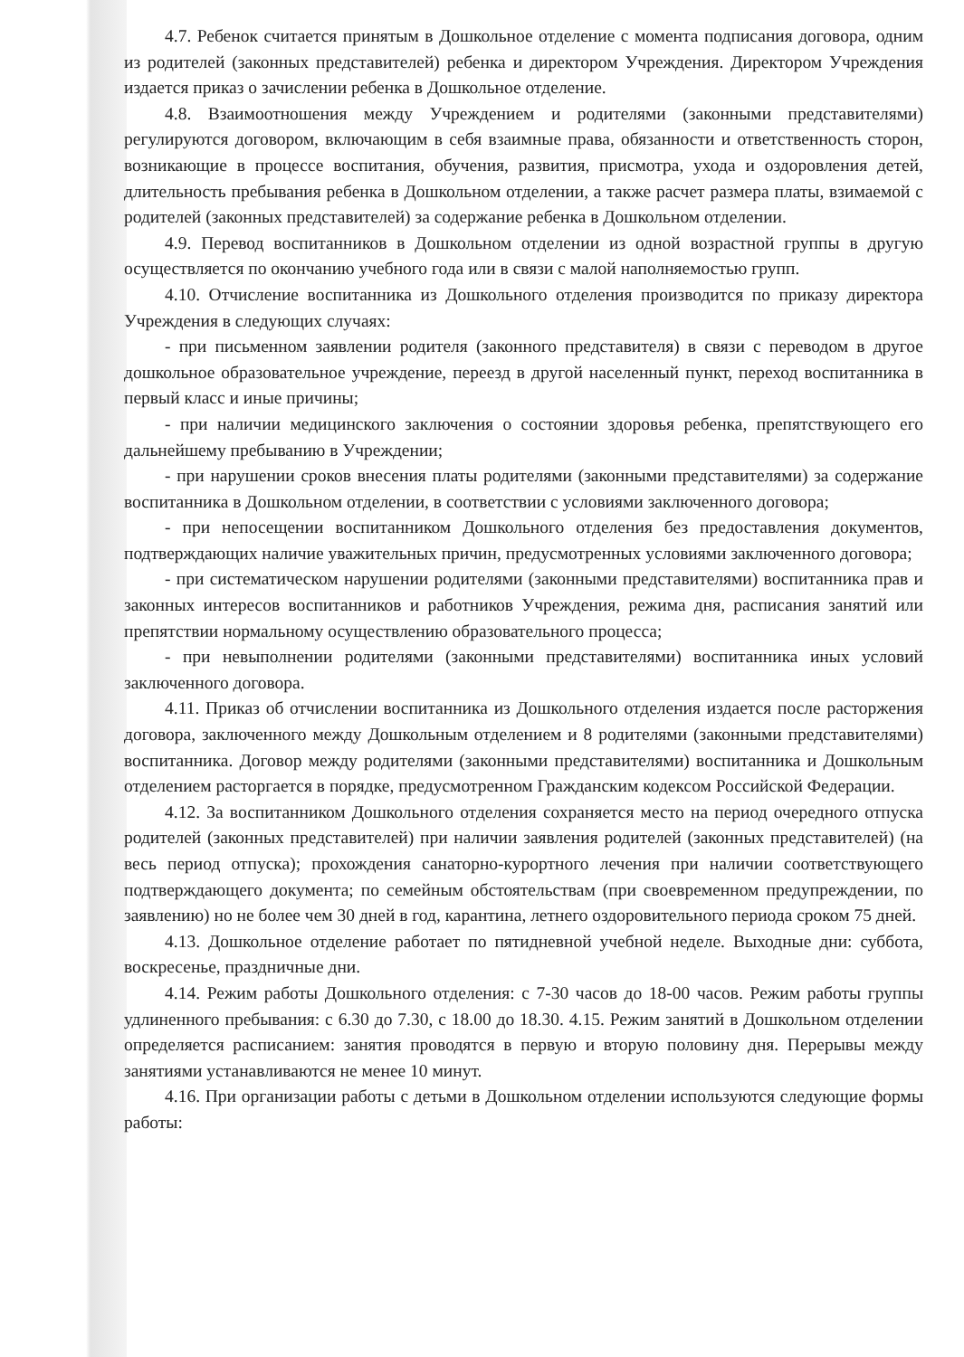4.7. Ребенок считается принятым в Дошкольное отделение с момента подписания договора, одним из родителей (законных представителей) ребенка и директором Учреждения. Директором Учреждения издается приказ о зачислении ребенка в Дошкольное отделение.
4.8. Взаимоотношения между Учреждением и родителями (законными представителями) регулируются договором, включающим в себя взаимные права, обязанности и ответственность сторон, возникающие в процессе воспитания, обучения, развития, присмотра, ухода и оздоровления детей, длительность пребывания ребенка в Дошкольном отделении, а также расчет размера платы, взимаемой с родителей (законных представителей) за содержание ребенка в Дошкольном отделении.
4.9. Перевод воспитанников в Дошкольном отделении из одной возрастной группы в другую осуществляется по окончанию учебного года или в связи с малой наполняемостью групп.
4.10. Отчисление воспитанника из Дошкольного отделения производится по приказу директора Учреждения в следующих случаях:
- при письменном заявлении родителя (законного представителя) в связи с переводом в другое дошкольное образовательное учреждение, переезд в другой населенный пункт, переход воспитанника в первый класс и иные причины;
- при наличии медицинского заключения о состоянии здоровья ребенка, препятствующего его дальнейшему пребыванию в Учреждении;
- при нарушении сроков внесения платы родителями (законными представителями) за содержание воспитанника в Дошкольном отделении, в соответствии с условиями заключенного договора;
- при непосещении воспитанником Дошкольного отделения без предоставления документов, подтверждающих наличие уважительных причин, предусмотренных условиями заключенного договора;
- при систематическом нарушении родителями (законными представителями) воспитанника прав и законных интересов воспитанников и работников Учреждения, режима дня, расписания занятий или препятствии нормальному осуществлению образовательного процесса;
- при невыполнении родителями (законными представителями) воспитанника иных условий заключенного договора.
4.11. Приказ об отчислении воспитанника из Дошкольного отделения издается после расторжения договора, заключенного между Дошкольным отделением и 8 родителями (законными представителями) воспитанника. Договор между родителями (законными представителями) воспитанника и Дошкольным отделением расторгается в порядке, предусмотренном Гражданским кодексом Российской Федерации.
4.12. За воспитанником Дошкольного отделения сохраняется место на период очередного отпуска родителей (законных представителей) при наличии заявления родителей (законных представителей) (на весь период отпуска); прохождения санаторно-курортного лечения при наличии соответствующего подтверждающего документа; по семейным обстоятельствам (при своевременном предупреждении, по заявлению) но не более чем 30 дней в год, карантина, летнего оздоровительного периода сроком 75 дней.
4.13. Дошкольное отделение работает по пятидневной учебной неделе. Выходные дни: суббота, воскресенье, праздничные дни.
4.14. Режим работы Дошкольного отделения: с 7-30 часов до 18-00 часов. Режим работы группы удлиненного пребывания: с 6.30 до 7.30, с 18.00 до 18.30. 4.15. Режим занятий в Дошкольном отделении определяется расписанием: занятия проводятся в первую и вторую половину дня. Перерывы между занятиями устанавливаются не менее 10 минут.
4.16. При организации работы с детьми в Дошкольном отделении используются следующие формы работы: